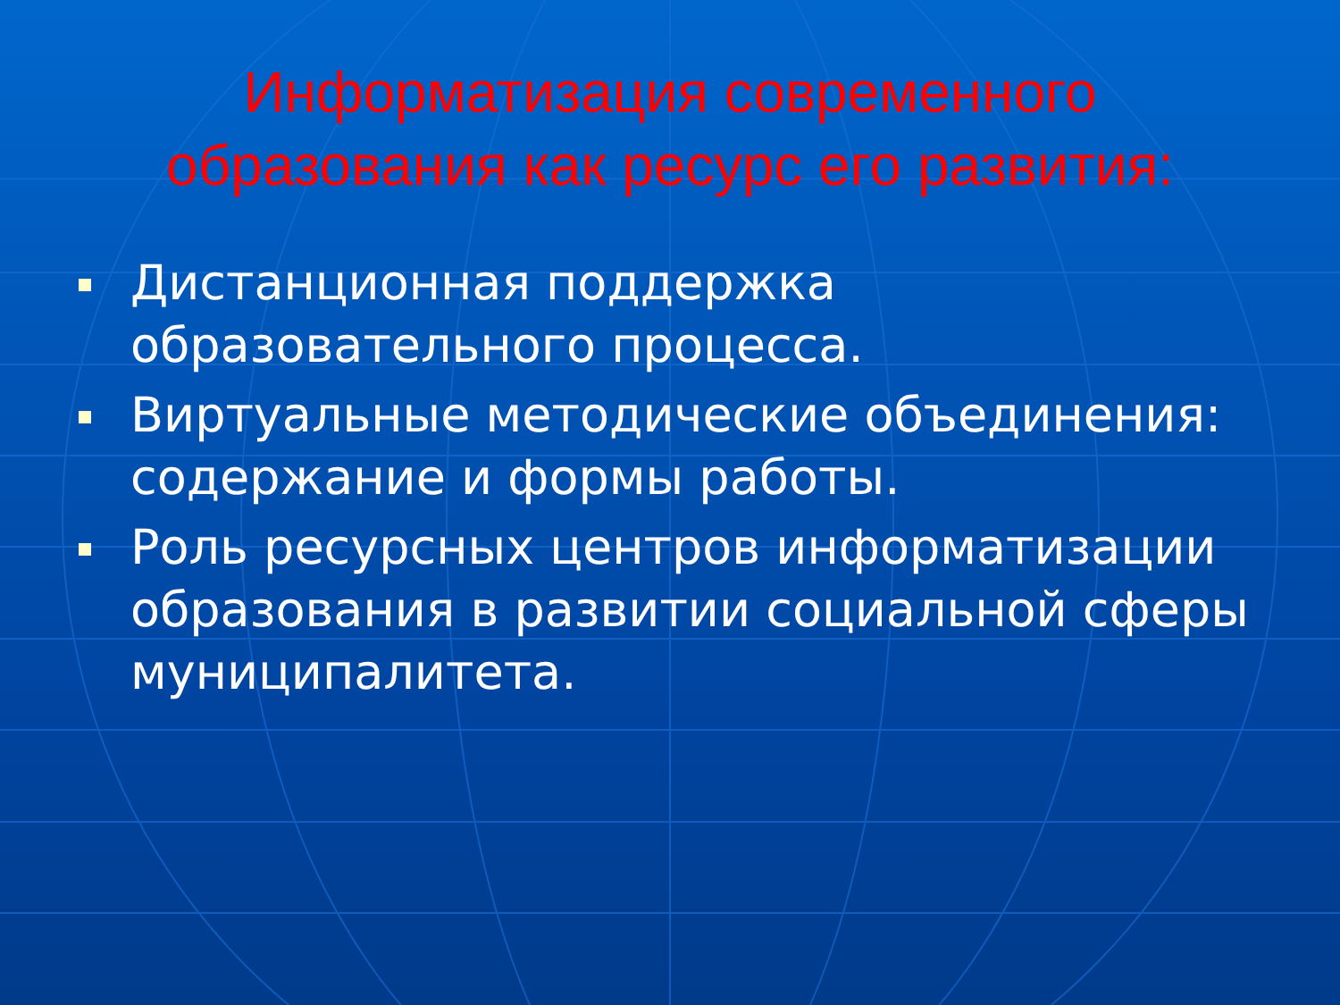Информатизация современного
образования как ресурс его развития:
Дистанционная поддержка образовательного процесса.
Виртуальные методические объединения: содержание и формы работы.
Роль ресурсных центров информатизации образования в развитии социальной сферы муниципалитета.